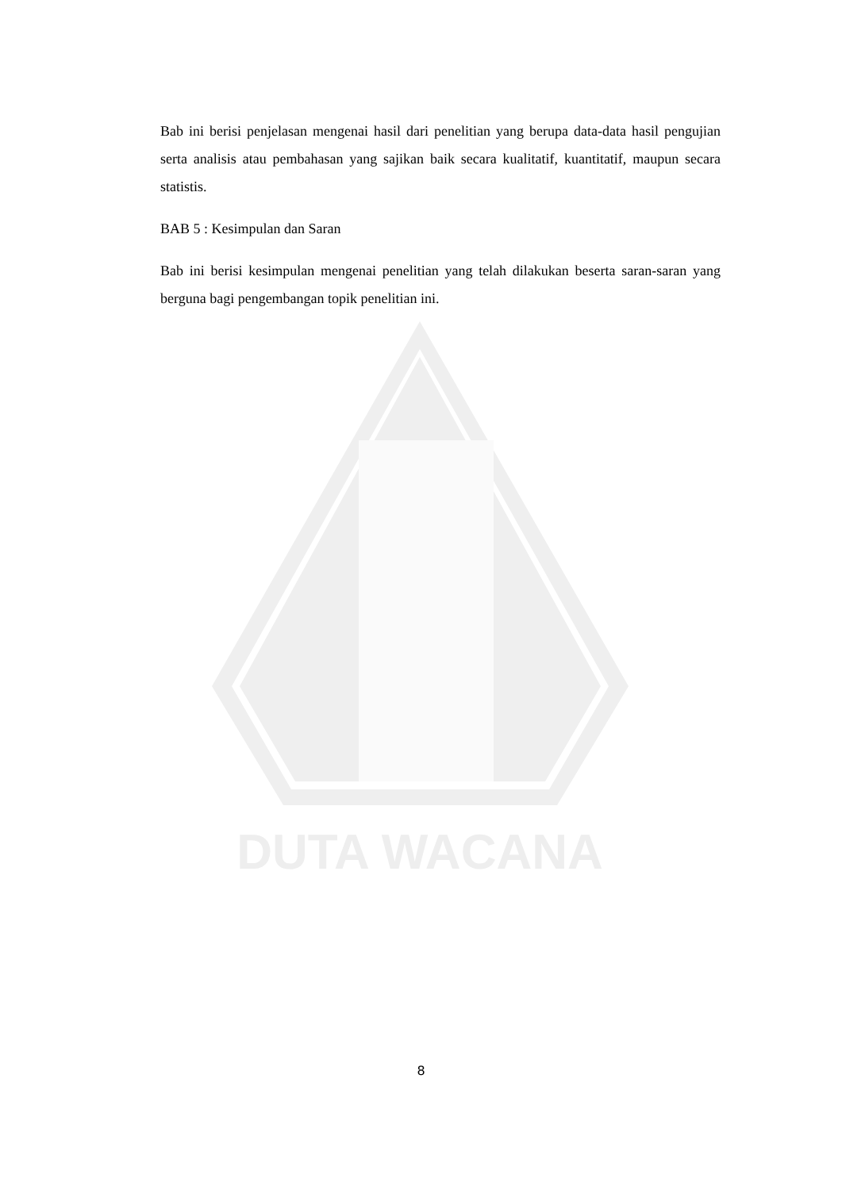DUTA WACANA
Bab ini berisi penjelasan mengenai hasil dari penelitian yang berupa data-data hasil pengujian serta analisis atau pembahasan yang sajikan baik secara kualitatif, kuantitatif, maupun secara statistis.
BAB 5 : Kesimpulan dan Saran
Bab ini berisi kesimpulan mengenai penelitian yang telah dilakukan beserta saran-saran yang berguna bagi pengembangan topik penelitian ini.
8